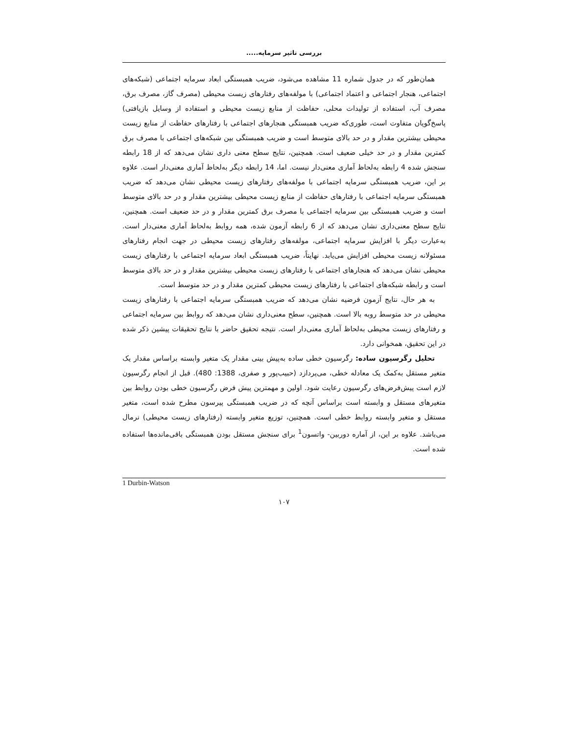بررسی تاثیر سرمایه.....
همان‌طور که در جدول شماره 11 مشاهده می‌شود، ضریب همبستگی ابعاد سرمایه اجتماعی (شبکه‌های اجتماعی، هنجار اجتماعی و اعتماد اجتماعی) با مولفه‌های رفتارهای زیست محیطی (مصرف گاز، مصرف برق، مصرف آب، استفاده از تولیدات محلی، حفاظت از منابع زیست محیطی و استفاده از وسایل بازیافتی) پاسخ‌گویان متفاوت است، طوری‌که ضریب همبستگی هنجارهای اجتماعی با رفتارهای حفاظت از منابع زیست محیطی بیشترین مقدار و در حد بالای متوسط است و ضریب همبستگی بین شبکه‌های اجتماعی با مصرف برق کمترین مقدار و در حد خیلی ضعیف است. همچنین، نتایج سطح معنی داری نشان می‌دهد که از 18 رابطه سنجش شده 4 رابطه به‌لحاظ آماری معنی‌دار نیست. اما، 14 رابطه دیگر به‌لحاظ آماری معنی‌دار است. علاوه بر این، ضریب همبستگی سرمایه اجتماعی با مولفه‌های رفتارهای زیست محیطی نشان می‌دهد که ضریب همبستگی سرمایه اجتماعی با رفتارهای حفاظت از منابع زیست محیطی بیشترین مقدار و در حد بالای متوسط است و ضریب همبستگی بین سرمایه اجتماعی با مصرف برق کمترین مقدار و در حد ضعیف است. همچنین، نتایج سطح معنی‌داری نشان می‌دهد که از 6 رابطه آزمون شده، همه روابط به‌لحاظ آماری معنی‌دار است. به‌عبارت دیگر با افزایش سرمایه اجتماعی، مولفه‌های رفتارهای زیست محیطی در جهت انجام رفتارهای مسئولانه زیست محیطی افزایش می‌یابد. نهایتاً، ضریب همبستگی ابعاد سرمایه اجتماعی با رفتارهای زیست محیطی نشان می‌دهد که هنجارهای اجتماعی با رفتارهای زیست محیطی بیشترین مقدار و در حد بالای متوسط است و رابطه شبکه‌های اجتماعی با رفتارهای زیست محیطی کمترین مقدار و در حد متوسط است.
به هر حال، نتایج آزمون فرضیه نشان می‌دهد که ضریب همبستگی سرمایه اجتماعی با رفتارهای زیست محیطی در حد متوسط روبه بالا است. همچنین، سطح معنی‌داری نشان می‌دهد که روابط بین سرمایه اجتماعی و رفتارهای زیست محیطی به‌لحاظ آماری معنی‌دار است. نتیجه تحقیق حاضر با نتایج تحقیقات پیشین ذکر شده در این تحقیق، همخوانی دارد.
تحلیل رگرسیون ساده: رگرسیون خطی ساده به‌پیش بینی مقدار یک متغیر وابسته براساس مقدار یک متغیر مستقل به‌کمک یک معادله خطی، می‌پردازد (حبیب‌پور و صفری، 1388: 480). قبل از انجام رگرسیون لازم است پیش‌فرض‌های رگرسیون رعایت شود. اولین و مهمترین پیش فرض رگرسیون خطی بودن روابط بین متغیرهای مستقل و وابسته است براساس آنچه که در ضریب همبستگی پیرسون مطرح شده است، متغیر مستقل و متغیر وابسته روابط خطی است. همچنین، توزیع متغیر وابسته (رفتارهای زیست محیطی) نرمال می‌باشد. علاوه بر این، از آماره دوربین- واتسون<sup>1</sup> برای سنجش مستقل بودن همبستگی باقی‌مانده‌ها استفاده شده است.
1 Durbin-Watson
۱۰۷